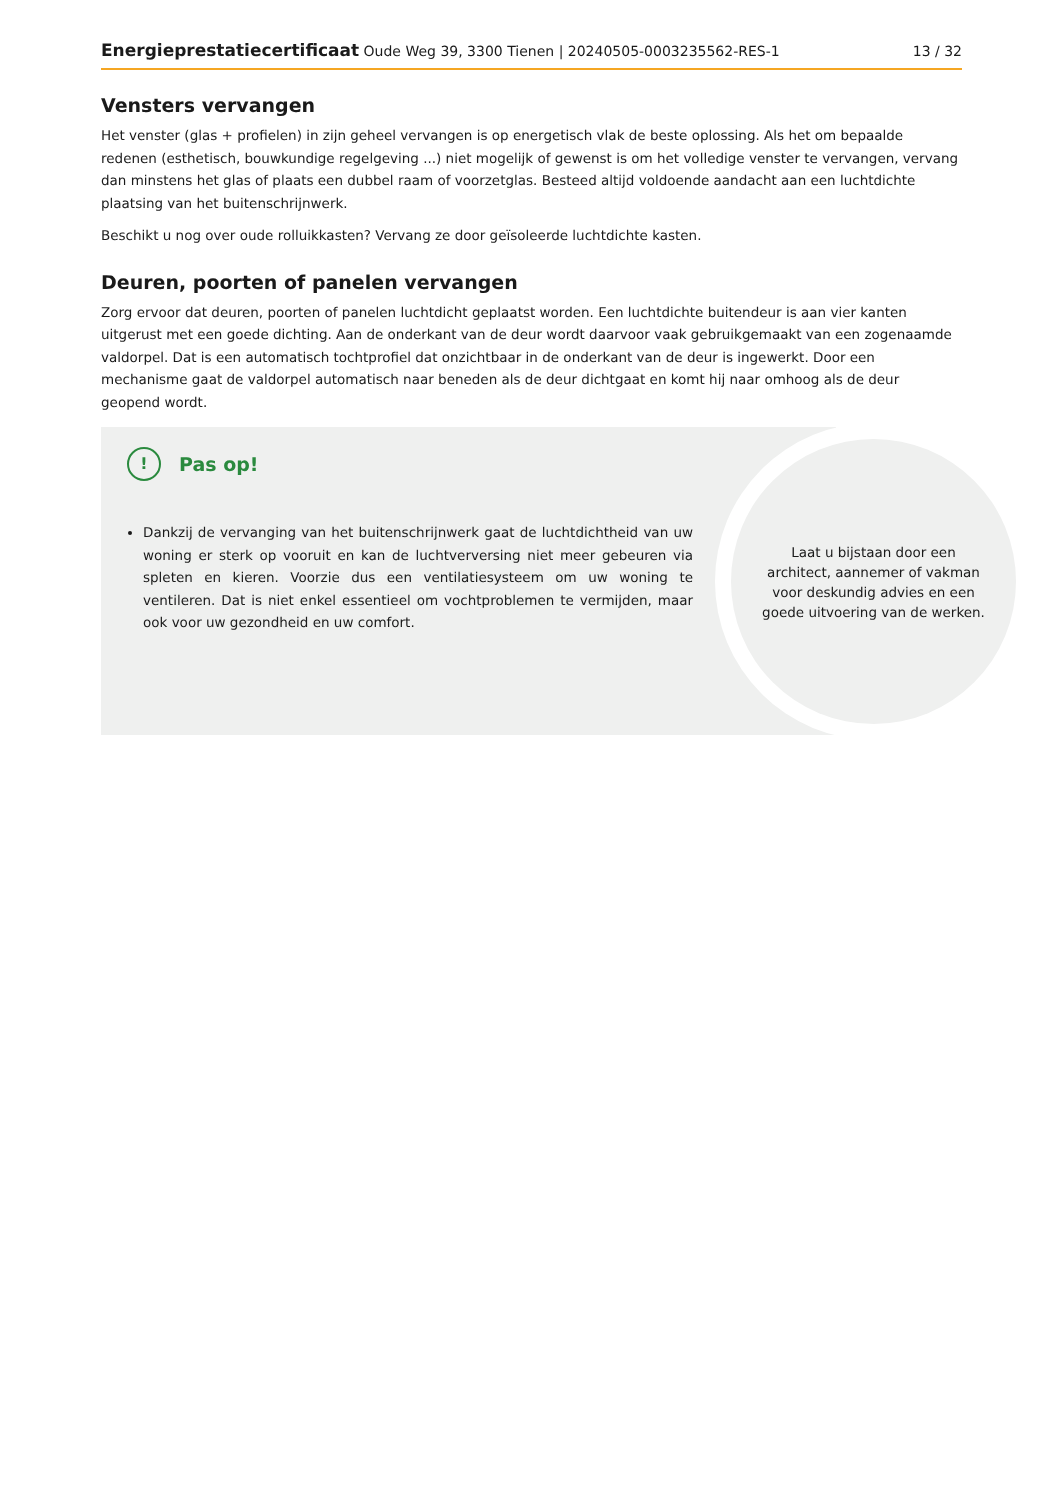Energieprestatiecertificaat Oude Weg 39, 3300 Tienen | 20240505-0003235562-RES-1 13 / 32
Vensters vervangen
Het venster (glas + profielen) in zijn geheel vervangen is op energetisch vlak de beste oplossing. Als het om bepaalde redenen (esthetisch, bouwkundige regelgeving ...) niet mogelijk of gewenst is om het volledige venster te vervangen, vervang dan minstens het glas of plaats een dubbel raam of voorzetglas. Besteed altijd voldoende aandacht aan een luchtdichte plaatsing van het buitenschrijnwerk.
Beschikt u nog over oude rolluikkasten? Vervang ze door geïsoleerde luchtdichte kasten.
Deuren, poorten of panelen vervangen
Zorg ervoor dat deuren, poorten of panelen luchtdicht geplaatst worden. Een luchtdichte buitendeur is aan vier kanten uitgerust met een goede dichting. Aan de onderkant van de deur wordt daarvoor vaak gebruikgemaakt van een zogenaamde valdorpel. Dat is een automatisch tochtprofiel dat onzichtbaar in de onderkant van de deur is ingewerkt. Door een mechanisme gaat de valdorpel automatisch naar beneden als de deur dichtgaat en komt hij naar omhoog als de deur geopend wordt.
! Pas op!
Dankzij de vervanging van het buitenschrijnwerk gaat de luchtdichtheid van uw woning er sterk op vooruit en kan de luchtverversing niet meer gebeuren via spleten en kieren. Voorzie dus een ventilatiesysteem om uw woning te ventileren. Dat is niet enkel essentieel om vochtproblemen te vermijden, maar ook voor uw gezondheid en uw comfort.
Laat u bijstaan door een architect, aannemer of vakman voor deskundig advies en een goede uitvoering van de werken.